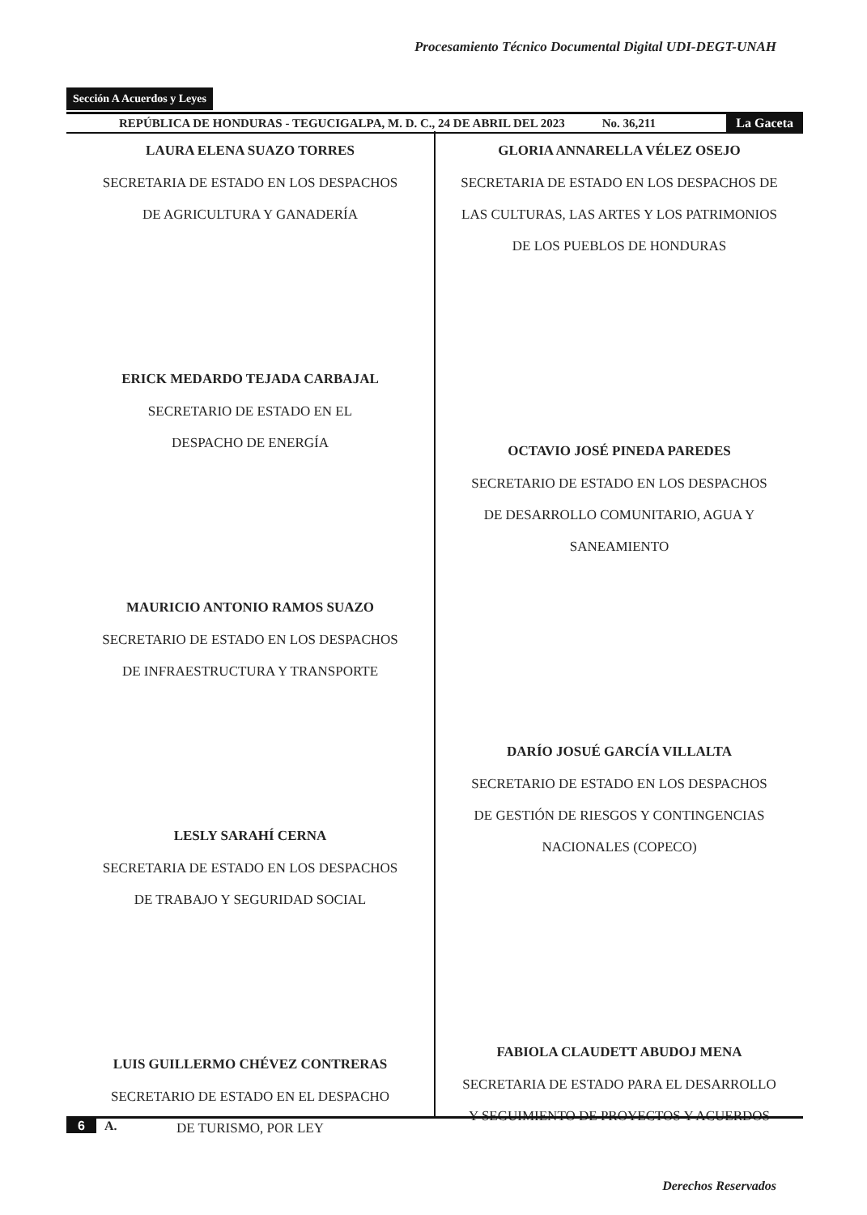Procesamiento Técnico Documental Digital UDI-DEGT-UNAH
Sección A Acuerdos y Leyes
REPÚBLICA DE HONDURAS - TEGUCIGALPA, M. D. C., 24 DE ABRIL DEL 2023 No. 36,211 La Gaceta
LAURA ELENA SUAZO TORRES
SECRETARIA DE ESTADO EN LOS DESPACHOS
DE AGRICULTURA Y GANADERÍA
ERICK MEDARDO TEJADA CARBAJAL
SECRETARIO DE ESTADO EN EL
DESPACHO DE ENERGÍA
MAURICIO ANTONIO RAMOS SUAZO
SECRETARIO DE ESTADO EN LOS DESPACHOS
DE INFRAESTRUCTURA Y TRANSPORTE
LESLY SARAHÍ CERNA
SECRETARIA DE ESTADO EN LOS DESPACHOS
DE TRABAJO Y SEGURIDAD SOCIAL
LUIS GUILLERMO CHÉVEZ CONTRERAS
SECRETARIO DE ESTADO EN EL DESPACHO
DE TURISMO, POR LEY
GLORIA ANNARELLA VÉLEZ OSEJO
SECRETARIA DE ESTADO EN LOS DESPACHOS DE
LAS CULTURAS, LAS ARTES Y LOS PATRIMONIOS
DE LOS PUEBLOS DE HONDURAS
OCTAVIO JOSÉ PINEDA PAREDES
SECRETARIO DE ESTADO EN LOS DESPACHOS
DE DESARROLLO COMUNITARIO, AGUA Y
SANEAMIENTO
DARÍO JOSUÉ GARCÍA VILLALTA
SECRETARIO DE ESTADO EN LOS DESPACHOS
DE GESTIÓN DE RIESGOS Y CONTINGENCIAS
NACIONALES (COPECO)
FABIOLA CLAUDETT ABUDOJ MENA
SECRETARIA DE ESTADO PARA EL DESARROLLO
Y SEGUIMIENTO DE PROYECTOS Y ACUERDOS
6 A.
Derechos Reservados